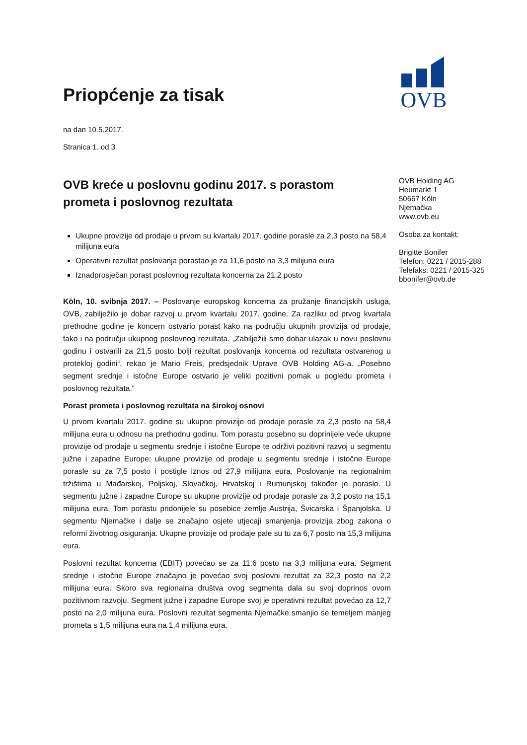OVB
Priopćenje za tisak
na dan 10.5.2017.
Stranica 1. od 3
OVB kreće u poslovnu godinu 2017. s porastom prometa i poslovnog rezultata
Ukupne provizije od prodaje u prvom su kvartalu 2017. godine porasle za 2,3 posto na 58,4 milijuna eura
Operativni rezultat poslovanja porastao je za 11,6 posto na 3,3 milijuna eura
Iznadprosječan porast poslovnog rezultata koncerna za 21,2 posto
Köln, 10. svibnja 2017. – Poslovanje europskog koncerna za pružanje financijskih usluga, OVB, zabilježilo je dobar razvoj u prvom kvartalu 2017. godine. Za razliku od prvog kvartala prethodne godine je koncern ostvario porast kako na području ukupnih provizija od prodaje, tako i na području ukupnog poslovnog rezultata. „Zabilježili smo dobar ulazak u novu poslovnu godinu i ostvarili za 21,5 posto bolji rezultat poslovanja koncerna od rezultata ostvarenog u protekloj godini“, rekao je Mario Freis, predsjednik Uprave OVB Holding AG-a. „Posebno segment srednje i istočne Europe ostvario je veliki pozitivni pomak u pogledu prometa i poslovnog rezultata.“
Porast prometa i poslovnog rezultata na širokoj osnovi
U prvom kvartalu 2017. godine su ukupne provizije od prodaje porasle za 2,3 posto na 58,4 milijuna eura u odnosu na prethodnu godinu. Tom porastu posebno su doprinijele veće ukupne provizije od prodaje u segmentu srednje i istočne Europe te održivi pozitivni razvoj u segmentu južne i zapadne Europe: ukupne provizije od prodaje u segmentu srednje i istočne Europe porasle su za 7,5 posto i postigle iznos od 27,9 milijuna eura. Poslovanje na regionalnim tržištima u Mađarskoj, Poljskoj, Slovačkoj, Hrvatskoj i Rumunjskoj također je poraslo. U segmentu južne i zapadne Europe su ukupne provizije od prodaje porasle za 3,2 posto na 15,1 milijuna eura. Tom porastu pridonijele su posebice zemlje Austrija, Švicarska i Španjolska. U segmentu Njemačke i dalje se značajno osjete utjecaji smanjenja provizija zbog zakona o reformi životnog osiguranja. Ukupne provizije od prodaje pale su tu za 6,7 posto na 15,3 milijuna eura.
Poslovni rezultat koncerna (EBIT) povećao se za 11,6 posto na 3,3 milijuna eura. Segment srednje i istočne Europe značajno je povećao svoj poslovni rezultat za 32,3 posto na 2,2 milijuna eura. Skoro sva regionalna društva ovog segmenta dala su svoj doprinos ovom pozitivnom razvoju. Segment južne i zapadne Europe svoj je operativni rezultat povećao za 12,7 posto na 2,0 milijuna eura. Poslovni rezultat segmenta Njemačke smanjio se temeljem manjeg prometa s 1,5 milijuna eura na 1,4 milijuna eura.
OVB Holding AG
Heumarkt 1
50667 Köln
Njemačka
www.ovb.eu
Osoba za kontakt:
Brigitte Bonifer
Telefon: 0221 / 2015-288
Telefaks: 0221 / 2015-325
bbonifer@ovb.de